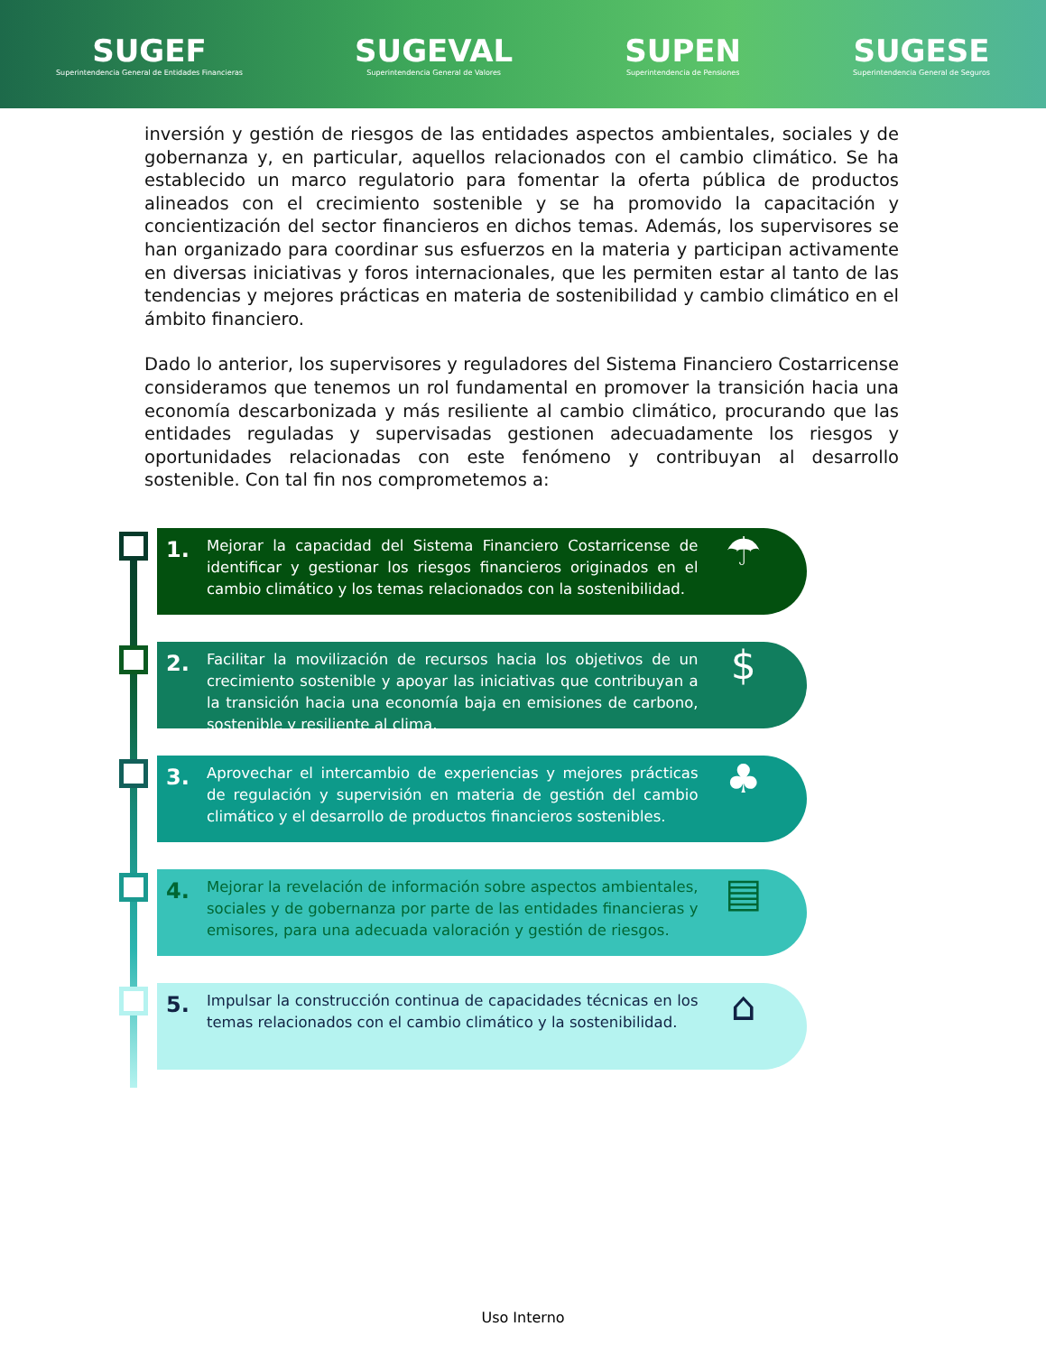SUGEF
Superintendencia General de Entidades Financieras
SUGEVAL
Superintendencia General de Valores
SUPEN
Superintendencia de Pensiones
SUGESE
Superintendencia General de Seguros
inversión y gestión de riesgos de las entidades aspectos ambientales, sociales y de gobernanza y, en particular, aquellos relacionados con el cambio climático. Se ha establecido un marco regulatorio para fomentar la oferta pública de productos alineados con el crecimiento sostenible y se ha promovido la capacitación y concientización del sector financieros en dichos temas. Además, los supervisores se han organizado para coordinar sus esfuerzos en la materia y participan activamente en diversas iniciativas y foros internacionales, que les permiten estar al tanto de las tendencias y mejores prácticas en materia de sostenibilidad y cambio climático en el ámbito financiero.
Dado lo anterior, los supervisores y reguladores del Sistema Financiero Costarricense consideramos que tenemos un rol fundamental en promover la transición hacia una economía descarbonizada y más resiliente al cambio climático, procurando que las entidades reguladas y supervisadas gestionen adecuadamente los riesgos y oportunidades relacionadas con este fenómeno y contribuyan al desarrollo sostenible. Con tal fin nos comprometemos a:
1. Mejorar la capacidad del Sistema Financiero Costarricense de identificar y gestionar los riesgos financieros originados en el cambio climático y los temas relacionados con la sostenibilidad. ☂
2. Facilitar la movilización de recursos hacia los objetivos de un crecimiento sostenible y apoyar las iniciativas que contribuyan a la transición hacia una economía baja en emisiones de carbono, sostenible y resiliente al clima. $
3. Aprovechar el intercambio de experiencias y mejores prácticas de regulación y supervisión en materia de gestión del cambio climático y el desarrollo de productos financieros sostenibles. ♣
4. Mejorar la revelación de información sobre aspectos ambientales, sociales y de gobernanza por parte de las entidades financieras y emisores, para una adecuada valoración y gestión de riesgos. ▤
5. Impulsar la construcción continua de capacidades técnicas en los temas relacionados con el cambio climático y la sostenibilidad. ⌂
Uso Interno